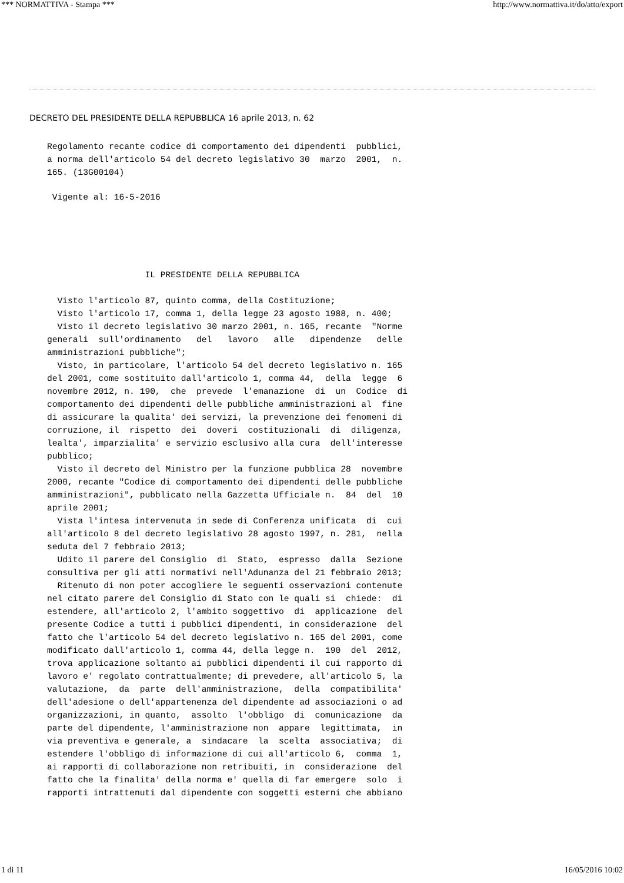*** NORMATTIVA - Stampa *** http://www.normattiva.it/do/atto/export
DECRETO DEL PRESIDENTE DELLA REPUBBLICA 16 aprile 2013, n. 62
Regolamento recante codice di comportamento dei dipendenti pubblici, a norma dell'articolo 54 del decreto legislativo 30 marzo 2001, n. 165. (13G00104)
Vigente al: 16-5-2016
IL PRESIDENTE DELLA REPUBBLICA Visto l'articolo 87, quinto comma, della Costituzione; Visto l'articolo 17, comma 1, della legge 23 agosto 1988, n. 400; Visto il decreto legislativo 30 marzo 2001, n. 165, recante "Norme generali sull'ordinamento del lavoro alle dipendenze delle amministrazioni pubbliche"; Visto, in particolare, l'articolo 54 del decreto legislativo n. 165 del 2001, come sostituito dall'articolo 1, comma 44, della legge 6 novembre 2012, n. 190, che prevede l'emanazione di un Codice di comportamento dei dipendenti delle pubbliche amministrazioni al fine di assicurare la qualita' dei servizi, la prevenzione dei fenomeni di corruzione, il rispetto dei doveri costituzionali di diligenza, lealta', imparzialita' e servizio esclusivo alla cura dell'interesse pubblico; Visto il decreto del Ministro per la funzione pubblica 28 novembre 2000, recante "Codice di comportamento dei dipendenti delle pubbliche amministrazioni", pubblicato nella Gazzetta Ufficiale n. 84 del 10 aprile 2001; Vista l'intesa intervenuta in sede di Conferenza unificata di cui all'articolo 8 del decreto legislativo 28 agosto 1997, n. 281, nella seduta del 7 febbraio 2013; Udito il parere del Consiglio di Stato, espresso dalla Sezione consultiva per gli atti normativi nell'Adunanza del 21 febbraio 2013; Ritenuto di non poter accogliere le seguenti osservazioni contenute nel citato parere del Consiglio di Stato con le quali si chiede: di estendere, all'articolo 2, l'ambito soggettivo di applicazione del presente Codice a tutti i pubblici dipendenti, in considerazione del fatto che l'articolo 54 del decreto legislativo n. 165 del 2001, come modificato dall'articolo 1, comma 44, della legge n. 190 del 2012, trova applicazione soltanto ai pubblici dipendenti il cui rapporto di lavoro e' regolato contrattualmente; di prevedere, all'articolo 5, la valutazione, da parte dell'amministrazione, della compatibilita' dell'adesione o dell'appartenenza del dipendente ad associazioni o ad organizzazioni, in quanto, assolto l'obbligo di comunicazione da parte del dipendente, l'amministrazione non appare legittimata, in via preventiva e generale, a sindacare la scelta associativa; di estendere l'obbligo di informazione di cui all'articolo 6, comma 1, ai rapporti di collaborazione non retribuiti, in considerazione del fatto che la finalita' della norma e' quella di far emergere solo i rapporti intrattenuti dal dipendente con soggetti esterni che abbiano
1 di 11 16/05/2016 10:02